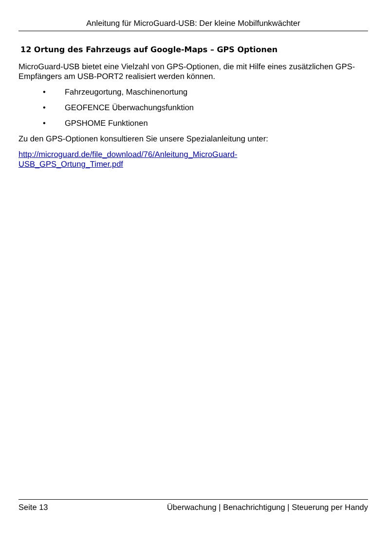Anleitung für MicroGuard-USB: Der kleine Mobilfunkwächter
12 Ortung des Fahrzeugs auf Google-Maps – GPS Optionen
MicroGuard-USB bietet eine Vielzahl von GPS-Optionen, die mit Hilfe eines zusätzlichen GPS-Empfängers am USB-PORT2 realisiert werden können.
• Fahrzeugortung, Maschinenortung
• GEOFENCE Überwachungsfunktion
• GPSHOME Funktionen
Zu den GPS-Optionen konsultieren Sie unsere Spezialanleitung unter:
http://microguard.de/file_download/76/Anleitung_MicroGuard-
USB_GPS_Ortung_Timer.pdf
Seite 13 Überwachung | Benachrichtigung | Steuerung per Handy